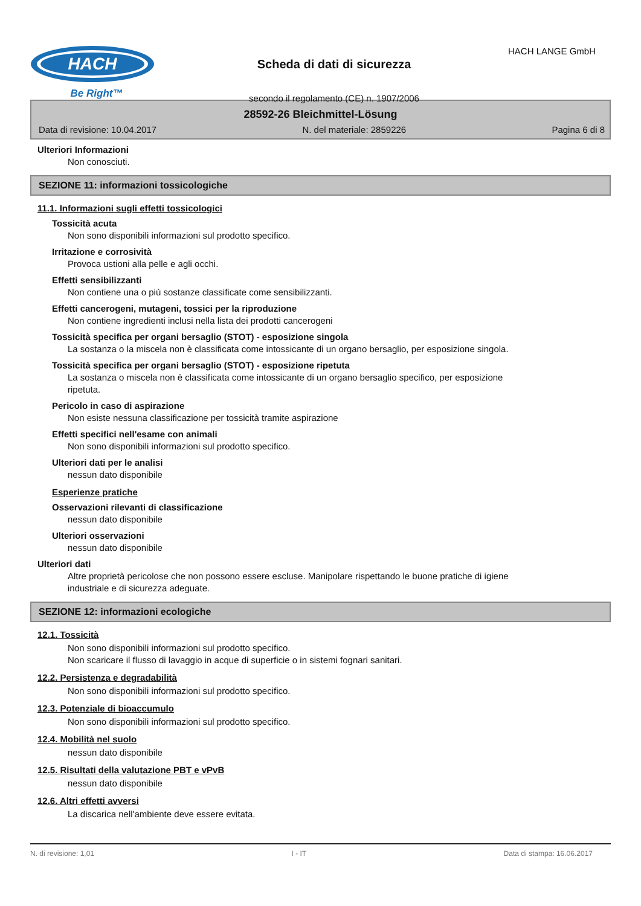HACH
Be Right™
Scheda di dati di sicurezza
secondo il regolamento (CE) n. 1907/2006
HACH LANGE GmbH
28592-26 Bleichmittel-Lösung
Data di revisione: 10.04.2017 N. del materiale: 2859226 Pagina 6 di 8
Ulteriori Informazioni
Non conosciuti.
SEZIONE 11: informazioni tossicologiche
11.1. Informazioni sugli effetti tossicologici
Tossicità acuta
Non sono disponibili informazioni sul prodotto specifico.
Irritazione e corrosività
Provoca ustioni alla pelle e agli occhi.
Effetti sensibilizzanti
Non contiene una o più sostanze classificate come sensibilizzanti.
Effetti cancerogeni, mutageni, tossici per la riproduzione
Non contiene ingredienti inclusi nella lista dei prodotti cancerogeni
Tossicità specifica per organi bersaglio (STOT) - esposizione singola
La sostanza o la miscela non è classificata come intossicante di un organo bersaglio, per esposizione singola.
Tossicità specifica per organi bersaglio (STOT) - esposizione ripetuta
La sostanza o miscela non è classificata come intossicante di un organo bersaglio specifico, per esposizione ripetuta.
Pericolo in caso di aspirazione
Non esiste nessuna classificazione per tossicità tramite aspirazione
Effetti specifici nell'esame con animali
Non sono disponibili informazioni sul prodotto specifico.
Ulteriori dati per le analisi
nessun dato disponibile
Esperienze pratiche
Osservazioni rilevanti di classificazione
nessun dato disponibile
Ulteriori osservazioni
nessun dato disponibile
Ulteriori dati
Altre proprietà pericolose che non possono essere escluse. Manipolare rispettando le buone pratiche di igiene industriale e di sicurezza adeguate.
SEZIONE 12: informazioni ecologiche
12.1. Tossicità
Non sono disponibili informazioni sul prodotto specifico.
Non scaricare il flusso di lavaggio in acque di superficie o in sistemi fognari sanitari.
12.2. Persistenza e degradabilità
Non sono disponibili informazioni sul prodotto specifico.
12.3. Potenziale di bioaccumulo
Non sono disponibili informazioni sul prodotto specifico.
12.4. Mobilità nel suolo
nessun dato disponibile
12.5. Risultati della valutazione PBT e vPvB
nessun dato disponibile
12.6. Altri effetti avversi
La discarica nell'ambiente deve essere evitata.
N. di revisione: 1,01 I - IT Data di stampa: 16.06.2017